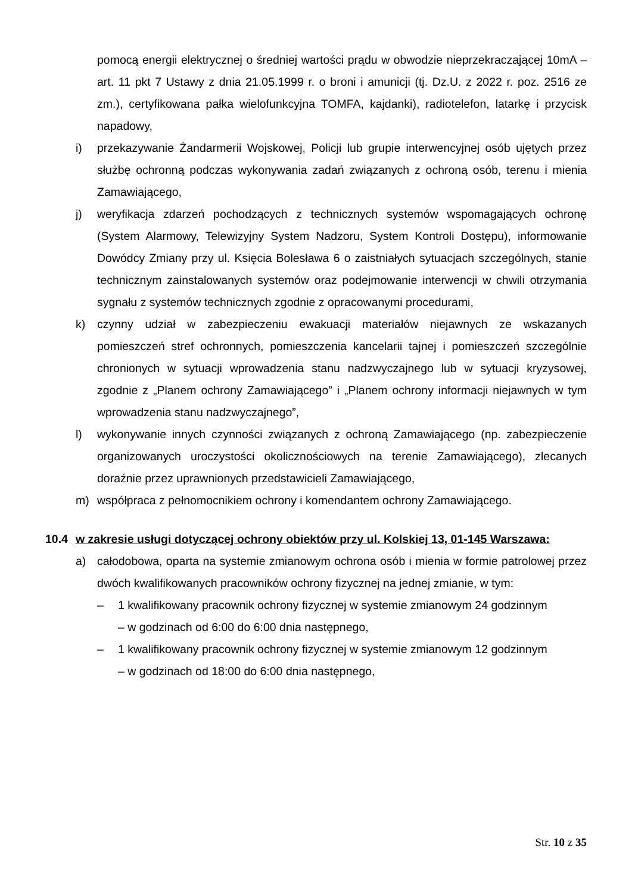pomocą energii elektrycznej o średniej wartości prądu w obwodzie nieprzekraczającej 10mA – art. 11 pkt 7 Ustawy z dnia 21.05.1999 r. o broni i amunicji (tj. Dz.U. z 2022 r. poz. 2516 ze zm.), certyfikowana pałka wielofunkcyjna TOMFA, kajdanki), radiotelefon, latarkę i przycisk napadowy,
i) przekazywanie Żandarmerii Wojskowej, Policji lub grupie interwencyjnej osób ujętych przez służbę ochronną podczas wykonywania zadań związanych z ochroną osób, terenu i mienia Zamawiającego,
j) weryfikacja zdarzeń pochodzących z technicznych systemów wspomagających ochronę (System Alarmowy, Telewizyjny System Nadzoru, System Kontroli Dostępu), informowanie Dowódcy Zmiany przy ul. Księcia Bolesława 6 o zaistniałych sytuacjach szczególnych, stanie technicznym zainstalowanych systemów oraz podejmowanie interwencji w chwili otrzymania sygnału z systemów technicznych zgodnie z opracowanymi procedurami,
k) czynny udział w zabezpieczeniu ewakuacji materiałów niejawnych ze wskazanych pomieszczeń stref ochronnych, pomieszczenia kancelarii tajnej i pomieszczeń szczególnie chronionych w sytuacji wprowadzenia stanu nadzwyczajnego lub w sytuacji kryzysowej, zgodnie z „Planem ochrony Zamawiającego” i „Planem ochrony informacji niejawnych w tym wprowadzenia stanu nadzwyczajnego”,
l) wykonywanie innych czynności związanych z ochroną Zamawiającego (np. zabezpieczenie organizowanych uroczystości okolicznościowych na terenie Zamawiającego), zlecanych doraźnie przez uprawnionych przedstawicieli Zamawiającego,
m) współpraca z pełnomocnikiem ochrony i komendantem ochrony Zamawiającego.
10.4 w zakresie usługi dotyczącej ochrony obiektów przy ul. Kolskiej 13, 01-145 Warszawa:
a) całodobowa, oparta na systemie zmianowym ochrona osób i mienia w formie patrolowej przez dwóch kwalifikowanych pracowników ochrony fizycznej na jednej zmianie, w tym:
– 1 kwalifikowany pracownik ochrony fizycznej w systemie zmianowym 24 godzinnym
– w godzinach od 6:00 do 6:00 dnia następnego,
– 1 kwalifikowany pracownik ochrony fizycznej w systemie zmianowym 12 godzinnym
– w godzinach od 18:00 do 6:00 dnia następnego,
Str. 10 z 35